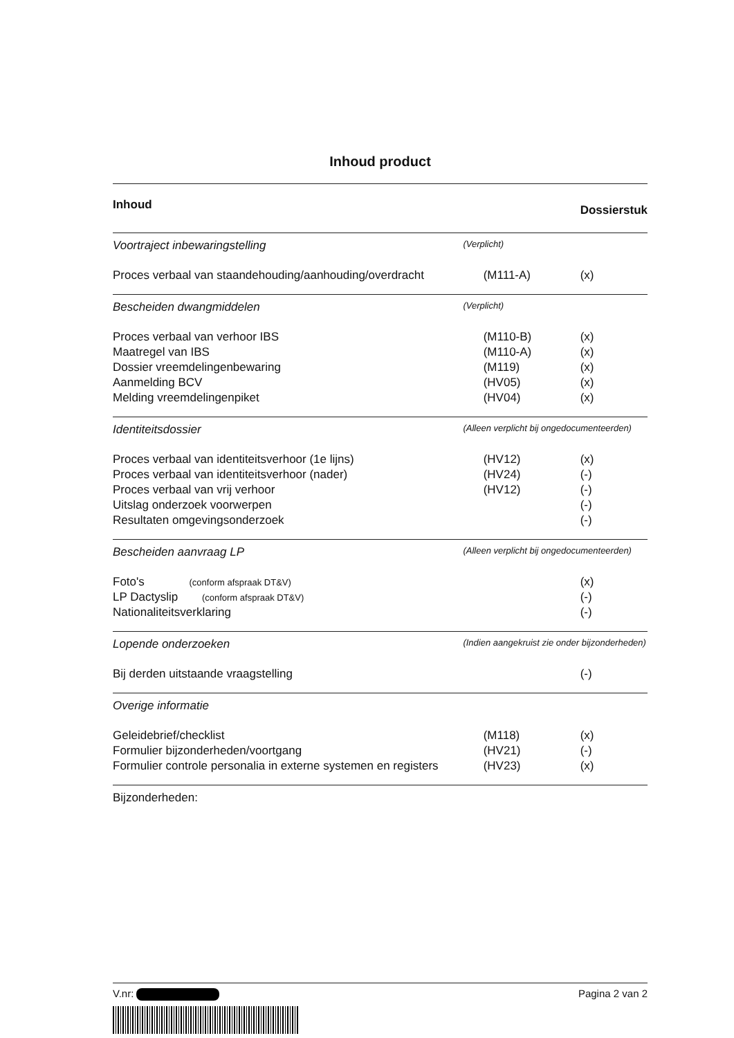Inhoud product
| Inhoud | | | Dossierstuk |
| --- | --- | --- | --- |
| Voortraject inbewaringstelling | (Verplicht) | | |
| Proces verbaal van staandehouding/aanhouding/overdracht | | (M111-A) | (x) |
| Bescheiden dwangmiddelen | (Verplicht) | | |
| Proces verbaal van verhoor IBS | | (M110-B) | (x) |
| Maatregel van IBS | | (M110-A) | (x) |
| Dossier vreemdelingenbewaring | | (M119) | (x) |
| Aanmelding BCV | | (HV05) | (x) |
| Melding vreemdelingenpiket | | (HV04) | (x) |
| Identiteitsdossier | (Alleen verplicht bij ongedocumenteerden) | | |
| Proces verbaal van identiteitsverhoor (1e lijns) | | (HV12) | (x) |
| Proces verbaal van identiteitsverhoor (nader) | | (HV24) | (-) |
| Proces verbaal van vrij verhoor | | (HV12) | (-) |
| Uitslag onderzoek voorwerpen | | | (-) |
| Resultaten omgevingsonderzoek | | | (-) |
| Bescheiden aanvraag LP | (Alleen verplicht bij ongedocumenteerden) | | |
| Foto's (conform afspraak DT&V) | | | (x) |
| LP Dactyslip (conform afspraak DT&V) | | | (-) |
| Nationaliteitsverklaring | | | (-) |
| Lopende onderzoeken | (Indien aangekruist zie onder bijzonderheden) | | |
| Bij derden uitstaande vraagstelling | | | (-) |
| Overige informatie | | | |
| Geleidebrief/checklist | | (M118) | (x) |
| Formulier bijzonderheden/voortgang | | (HV21) | (-) |
| Formulier controle personalia in externe systemen en registers | | (HV23) | (x) |
| Bijzonderheden: | | | |
V.nr: Pagina 2 van 2